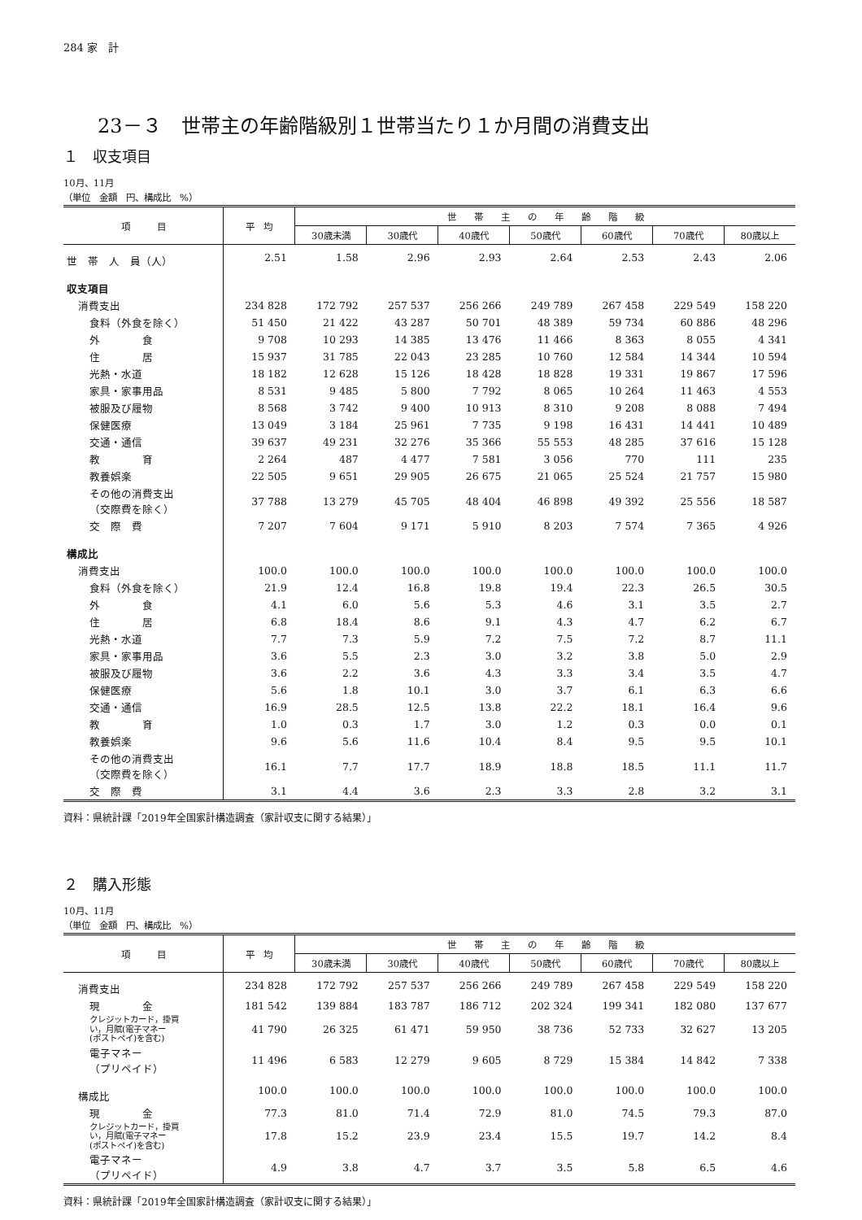284 家　計
23－３　世帯主の年齢階級別１世帯当たり１か月間の消費支出
１　収支項目
10月、11月
（単位　金額　円、構成比　%）
| 項 目 | 平 均 | 世 帯 主 の 年 齢 階 級 | | | | | | |
| --- | --- | --- | --- | --- | --- | --- | --- | --- |
| | | 30歳未満 | 30歳代 | 40歳代 | 50歳代 | 60歳代 | 70歳代 | 80歳以上 |
| 世 帯 人 員（人） | 2.51 | 1.58 | 2.96 | 2.93 | 2.64 | 2.53 | 2.43 | 2.06 |
| 収支項目 | | | | | | | | |
| 消費支出 | 234 828 | 172 792 | 257 537 | 256 266 | 249 789 | 267 458 | 229 549 | 158 220 |
| 食料（外食を除く） | 51 450 | 21 422 | 43 287 | 50 701 | 48 389 | 59 734 | 60 886 | 48 296 |
| 外 食 | 9 708 | 10 293 | 14 385 | 13 476 | 11 466 | 8 363 | 8 055 | 4 341 |
| 住 居 | 15 937 | 31 785 | 22 043 | 23 285 | 10 760 | 12 584 | 14 344 | 10 594 |
| 光熱・水道 | 18 182 | 12 628 | 15 126 | 18 428 | 18 828 | 19 331 | 19 867 | 17 596 |
| 家具・家事用品 | 8 531 | 9 485 | 5 800 | 7 792 | 8 065 | 10 264 | 11 463 | 4 553 |
| 被服及び履物 | 8 568 | 3 742 | 9 400 | 10 913 | 8 310 | 9 208 | 8 088 | 7 494 |
| 保健医療 | 13 049 | 3 184 | 25 961 | 7 735 | 9 198 | 16 431 | 14 441 | 10 489 |
| 交通・通信 | 39 637 | 49 231 | 32 276 | 35 366 | 55 553 | 48 285 | 37 616 | 15 128 |
| 教 育 | 2 264 | 487 | 4 477 | 7 581 | 3 056 | 770 | 111 | 235 |
| 教養娯楽 | 22 505 | 9 651 | 29 905 | 26 675 | 21 065 | 25 524 | 21 757 | 15 980 |
| その他の消費支出 （交際費を除く） | 37 788 | 13 279 | 45 705 | 48 404 | 46 898 | 49 392 | 25 556 | 18 587 |
| 交 際 費 | 7 207 | 7 604 | 9 171 | 5 910 | 8 203 | 7 574 | 7 365 | 4 926 |
| 構成比 | | | | | | | | |
| 消費支出 | 100.0 | 100.0 | 100.0 | 100.0 | 100.0 | 100.0 | 100.0 | 100.0 |
| 食料（外食を除く） | 21.9 | 12.4 | 16.8 | 19.8 | 19.4 | 22.3 | 26.5 | 30.5 |
| 外 食 | 4.1 | 6.0 | 5.6 | 5.3 | 4.6 | 3.1 | 3.5 | 2.7 |
| 住 居 | 6.8 | 18.4 | 8.6 | 9.1 | 4.3 | 4.7 | 6.2 | 6.7 |
| 光熱・水道 | 7.7 | 7.3 | 5.9 | 7.2 | 7.5 | 7.2 | 8.7 | 11.1 |
| 家具・家事用品 | 3.6 | 5.5 | 2.3 | 3.0 | 3.2 | 3.8 | 5.0 | 2.9 |
| 被服及び履物 | 3.6 | 2.2 | 3.6 | 4.3 | 3.3 | 3.4 | 3.5 | 4.7 |
| 保健医療 | 5.6 | 1.8 | 10.1 | 3.0 | 3.7 | 6.1 | 6.3 | 6.6 |
| 交通・通信 | 16.9 | 28.5 | 12.5 | 13.8 | 22.2 | 18.1 | 16.4 | 9.6 |
| 教 育 | 1.0 | 0.3 | 1.7 | 3.0 | 1.2 | 0.3 | 0.0 | 0.1 |
| 教養娯楽 | 9.6 | 5.6 | 11.6 | 10.4 | 8.4 | 9.5 | 9.5 | 10.1 |
| その他の消費支出 （交際費を除く） | 16.1 | 7.7 | 17.7 | 18.9 | 18.8 | 18.5 | 11.1 | 11.7 |
| 交 際 費 | 3.1 | 4.4 | 3.6 | 2.3 | 3.3 | 2.8 | 3.2 | 3.1 |
資料：県統計課「2019年全国家計構造調査（家計収支に関する結果）」
２　購入形態
10月、11月
（単位　金額　円、構成比　%）
| 項 目 | 平 均 | 世 帯 主 の 年 齢 階 級 | | | | | | |
| --- | --- | --- | --- | --- | --- | --- | --- | --- |
| | | 30歳未満 | 30歳代 | 40歳代 | 50歳代 | 60歳代 | 70歳代 | 80歳以上 |
| 消費支出 | 234 828 | 172 792 | 257 537 | 256 266 | 249 789 | 267 458 | 229 549 | 158 220 |
| 現 金 | 181 542 | 139 884 | 183 787 | 186 712 | 202 324 | 199 341 | 182 080 | 137 677 |
| クレジットカード，掛買 い，月賦(電子マネー (ポストペイ)を含む) | 41 790 | 26 325 | 61 471 | 59 950 | 38 736 | 52 733 | 32 627 | 13 205 |
| 電子マネー （プリペイド） | 11 496 | 6 583 | 12 279 | 9 605 | 8 729 | 15 384 | 14 842 | 7 338 |
| 構成比 | 100.0 | 100.0 | 100.0 | 100.0 | 100.0 | 100.0 | 100.0 | 100.0 |
| 現 金 | 77.3 | 81.0 | 71.4 | 72.9 | 81.0 | 74.5 | 79.3 | 87.0 |
| クレジットカード，掛買 い，月賦(電子マネー (ポストペイ)を含む) | 17.8 | 15.2 | 23.9 | 23.4 | 15.5 | 19.7 | 14.2 | 8.4 |
| 電子マネー （プリペイド） | 4.9 | 3.8 | 4.7 | 3.7 | 3.5 | 5.8 | 6.5 | 4.6 |
資料：県統計課「2019年全国家計構造調査（家計収支に関する結果）」